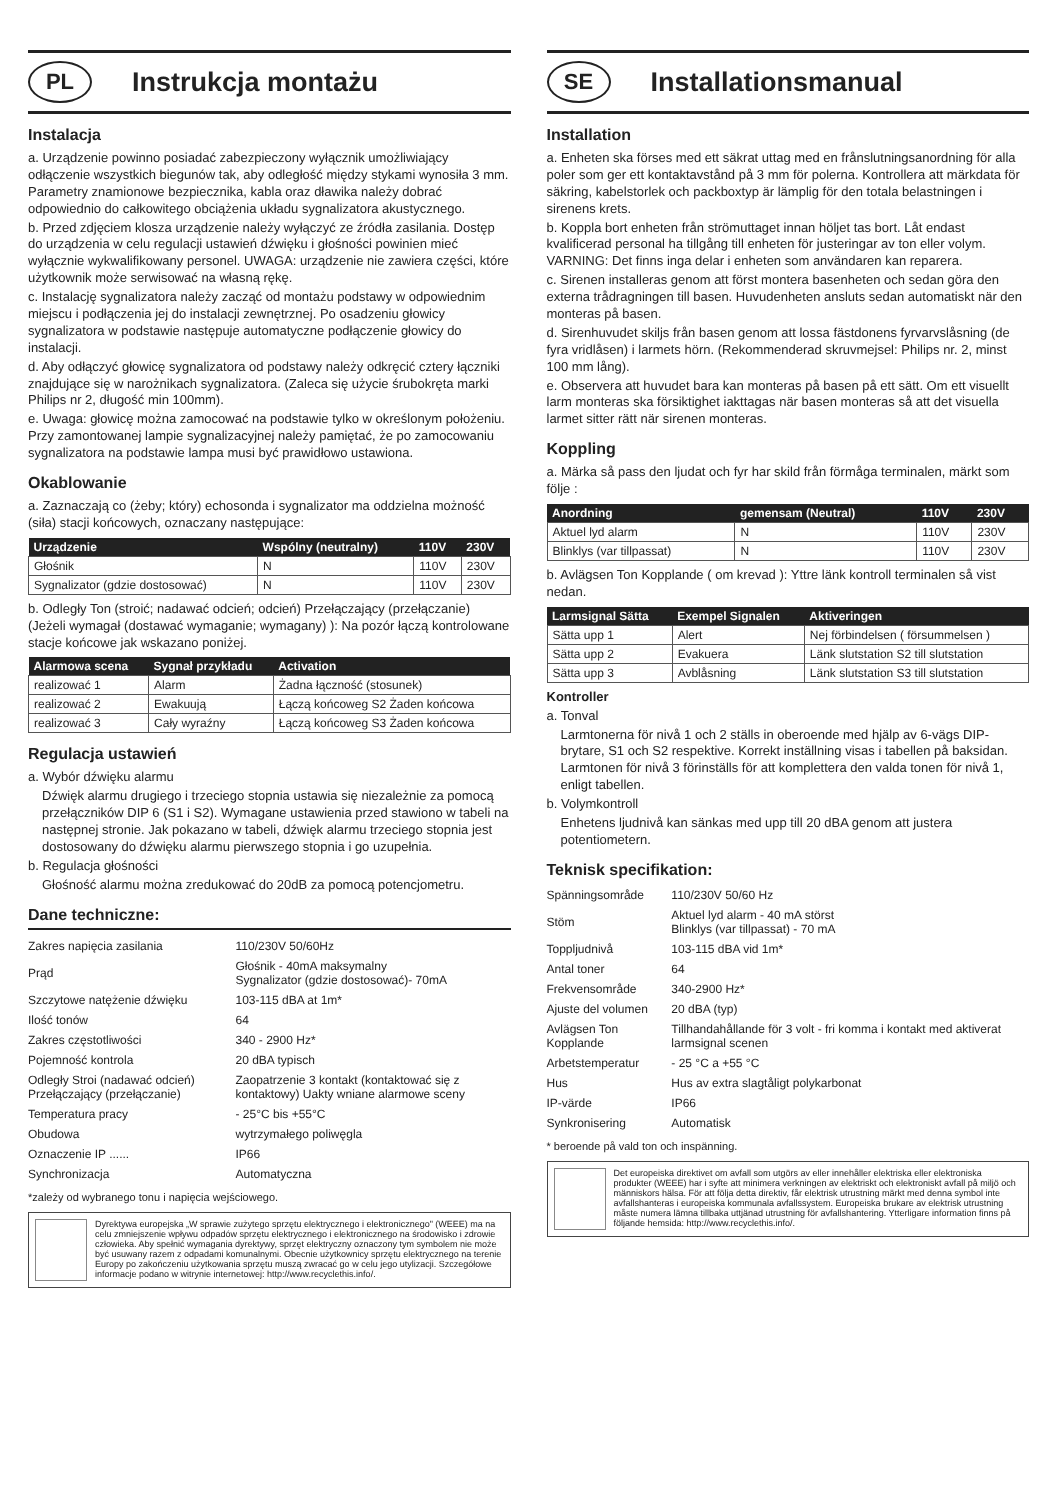PL
Instrukcja montażu
Instalacja
a. Urządzenie powinno posiadać zabezpieczony wyłącznik umożliwiający odłączenie wszystkich biegunów tak, aby odległość między stykami wynosiła 3 mm. Parametry znamionowe bezpiecznika, kabla oraz dławika należy dobrać odpowiednio do całkowitego obciążenia układu sygnalizatora akustycznego.
b. Przed zdjęciem klosza urządzenie należy wyłączyć ze źródła zasilania. Dostęp do urządzenia w celu regulacji ustawień dźwięku i głośności powinien mieć wyłącznie wykwalifikowany personel. UWAGA: urządzenie nie zawiera części, które użytkownik może serwisować na własną rękę.
c. Instalację sygnalizatora należy zacząć od montażu podstawy w odpowiednim miejscu i podłączenia jej do instalacji zewnętrznej. Po osadzeniu głowicy sygnalizatora w podstawie następuje automatyczne podłączenie głowicy do instalacji.
d. Aby odłączyć głowicę sygnalizatora od podstawy należy odkręcić cztery łączniki znajdujące się w narożnikach sygnalizatora. (Zaleca się użycie śrubokręta marki Philips nr 2, długość min 100mm).
e. Uwaga: głowicę można zamocować na podstawie tylko w określonym położeniu. Przy zamontowanej lampie sygnalizacyjnej należy pamiętać, że po zamocowaniu sygnalizatora na podstawie lampa musi być prawidłowo ustawiona.
Okablowanie
a. Zaznaczają co (żeby; który) echosonda i sygnalizator ma oddzielna możność (siła) stacji końcowych, oznaczany następujące:
| Urządzenie | Wspólny (neutralny) | 110V | 230V |
| --- | --- | --- | --- |
| Głośnik | N | 110V | 230V |
| Sygnalizator (gdzie dostosować) | N | 110V | 230V |
b. Odległy Ton (stroić; nadawać odcień; odcień) Przełączający (przełączanie) (Jeżeli wymagał (dostawać wymaganie; wymagany) ): Na pozór łączą kontrolowane stacje końcowe jak wskazano poniżej.
| Alarmowa scena | Sygnał przykładu | Activation |
| --- | --- | --- |
| realizować 1 | Alarm | Żadna łączność (stosunek) |
| realizować 2 | Ewakuują | Łączą końcoweg S2 Żaden końcowa |
| realizować 3 | Cały wyraźny | Łączą końcoweg S3 Żaden końcowa |
Regulacja ustawień
a. Wybór dźwięku alarmu
Dźwięk alarmu drugiego i trzeciego stopnia ustawia się niezależnie za pomocą przełączników DIP 6 (S1 i S2). Wymagane ustawienia przed stawiono w tabeli na następnej stronie. Jak pokazano w tabeli, dźwięk alarmu trzeciego stopnia jest dostosowany do dźwięku alarmu pierwszego stopnia i go uzupełnia.
b. Regulacja głośności
Głośność alarmu można zredukować do 20dB za pomocą potencjometru.
Dane techniczne:
| Zakres napięcia zasilania | 110/230V 50/60Hz |
| Prąd | Głośnik - 40mA maksymalny Sygnalizator (gdzie dostosować)- 70mA |
| Szczytowe natężenie dźwięku | 103-115 dBA at 1m* |
| Ilość tonów | 64 |
| Zakres częstotliwości | 340 - 2900 Hz* |
| Pojemność kontrola | 20 dBA typisch |
| Odległy Stroi (nadawać odcień) Przełączający (przełączanie) | Zaopatrzenie 3 kontakt (kontaktować się z kontaktowy) Uakty wniane alarmowe sceny |
| Temperatura pracy | - 25°C bis +55°C |
| Obudowa | wytrzymałego poliwęgla |
| Oznaczenie IP ...... | IP66 |
| Synchronizacja | Automatyczna |
*zależy od wybranego tonu i napięcia wejściowego.
Dyrektywa europejska „W sprawie zużytego sprzętu elektrycznego i elektronicznego" (WEEE) ma na celu zmniejszenie wpływu odpadów sprzętu elektrycznego i elektronicznego na środowisko i zdrowie człowieka. Aby spełnić wymagania dyrektywy, sprzęt elektryczny oznaczony tym symbolem nie może być usuwany razem z odpadami komunalnymi. Obecnie użytkownicy sprzętu elektrycznego na terenie Europy po zakończeniu użytkowania sprzętu muszą zwracać go w celu jego utylizacji. Szczegółowe informacje podano w witrynie internetowej: http://www.recyclethis.info/.
SE
Installationsmanual
Installation
a. Enheten ska förses med ett säkrat uttag med en frånslutningsanordning för alla poler som ger ett kontaktavstånd på 3 mm för polerna. Kontrollera att märkdata för säkring, kabelstorlek och packboxtyp är lämplig för den totala belastningen i sirenens krets.
b. Koppla bort enheten från strömuttaget innan höljet tas bort. Låt endast kvalificerad personal ha tillgång till enheten för justeringar av ton eller volym. VARNING: Det finns inga delar i enheten som användaren kan reparera.
c. Sirenen installeras genom att först montera basenheten och sedan göra den externa trådragningen till basen. Huvudenheten ansluts sedan automatiskt när den monteras på basen.
d. Sirenhuvudet skiljs från basen genom att lossa fästdonens fyrvarvslåsning (de fyra vridlåsen) i larmets hörn. (Rekommenderad skruvmejsel: Philips nr. 2, minst 100 mm lång).
e. Observera att huvudet bara kan monteras på basen på ett sätt. Om ett visuellt larm monteras ska försiktighet iakttagas när basen monteras så att det visuella larmet sitter rätt när sirenen monteras.
Koppling
a. Märka så pass den ljudat och fyr har skild från förmåga terminalen, märkt som följe :
| Anordning | gemensam (Neutral) | 110V | 230V |
| --- | --- | --- | --- |
| Aktuel lyd alarm | N | 110V | 230V |
| Blinklys (var tillpassat) | N | 110V | 230V |
b. Avlägsen Ton Kopplande ( om krevad ): Yttre länk kontroll terminalen så vist nedan.
| Larmsignal Sätta | Exempel Signalen | Aktiveringen |
| --- | --- | --- |
| Sätta upp 1 | Alert | Nej förbindelsen ( försummelsen ) |
| Sätta upp 2 | Evakuera | Länk slutstation S2 till slutstation |
| Sätta upp 3 | Avblåsning | Länk slutstation S3 till slutstation |
Kontroller
a. Tonval
Larmtonerna för nivå 1 och 2 ställs in oberoende med hjälp av 6-vägs DIP-brytare, S1 och S2 respektive. Korrekt inställning visas i tabellen på baksidan. Larmtonen för nivå 3 förinställs för att komplettera den valda tonen för nivå 1, enligt tabellen.
b. Volymkontroll
Enhetens ljudnivå kan sänkas med upp till 20 dBA genom att justera potentiometern.
Teknisk specifikation:
| Spänningsområde | 110/230V 50/60 Hz |
| Stöm | Aktuel lyd alarm - 40 mA störst Blinklys (var tillpassat) - 70 mA |
| Toppljudnivå | 103-115 dBA vid 1m* |
| Antal toner | 64 |
| Frekvensområde | 340-2900 Hz* |
| Ajuste del volumen | 20 dBA (typ) |
| Avlägsen Ton Kopplande | Tillhandahållande för 3 volt - fri komma i kontakt med aktiverat larmsignal scenen |
| Arbetstemperatur | - 25 °C a +55 °C |
| Hus | Hus av extra slagtåligt polykarbonat |
| IP-värde | IP66 |
| Synkronisering | Automatisk |
* beroende på vald ton och inspänning.
Det europeiska direktivet om avfall som utgörs av eller innehåller elektriska eller elektroniska produkter (WEEE) har i syfte att minimera verkningen av elektriskt och elektroniskt avfall på miljö och människors hälsa. För att följa detta direktiv, får elektrisk utrustning märkt med denna symbol inte avfallshanteras i europeiska kommunala avfallssystem. Europeiska brukare av elektrisk utrustning måste numera lämna tillbaka uttjänad utrustning för avfallshantering. Ytterligare information finns på följande hemsida: http://www.recyclethis.info/.